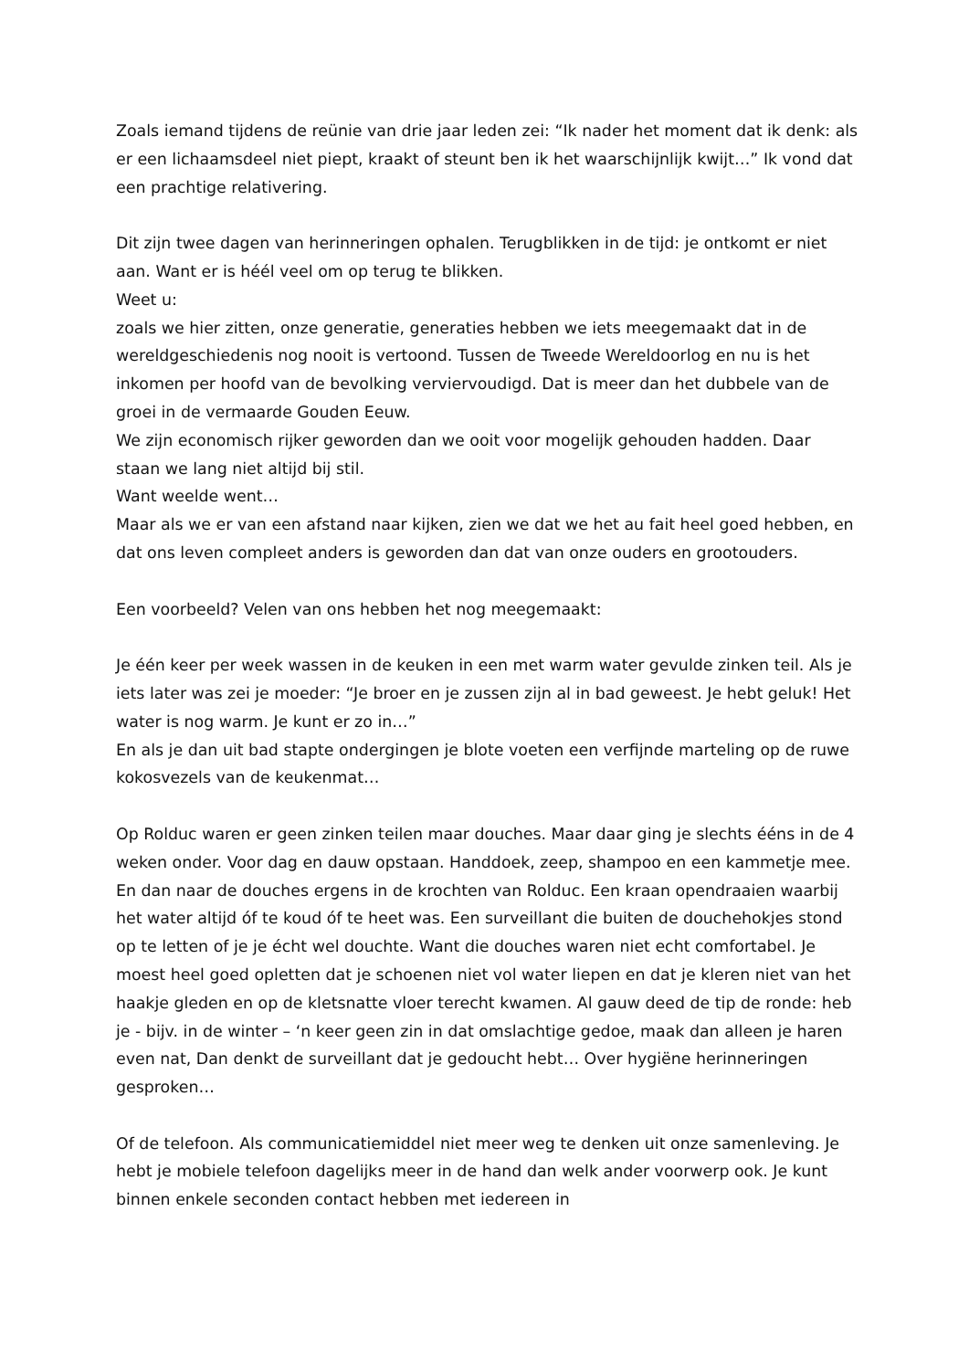Zoals iemand tijdens de reünie van drie jaar leden zei: “Ik nader het moment dat ik denk: als er een lichaamsdeel niet piept, kraakt of steunt ben ik het waarschijnlijk kwijt…” Ik vond dat een prachtige relativering.
Dit zijn twee dagen van herinneringen ophalen. Terugblikken in de tijd: je ontkomt er niet aan. Want er is héél veel om op terug te blikken.
Weet u:
zoals we hier zitten, onze generatie, generaties hebben we iets meegemaakt dat in de wereldgeschiedenis nog nooit is vertoond. Tussen de Tweede Wereldoorlog en nu is het inkomen per hoofd van de bevolking verviervoudigd. Dat is meer dan het dubbele van de groei in de vermaarde Gouden Eeuw.
We zijn economisch rijker geworden dan we ooit voor mogelijk gehouden hadden. Daar staan we lang niet altijd bij stil.
Want weelde went…
Maar als we er van een afstand naar kijken, zien we dat we het au fait heel goed hebben, en dat ons leven compleet anders is geworden dan dat van onze ouders en grootouders.
Een voorbeeld? Velen van ons hebben het nog meegemaakt:
Je één keer per week wassen in de keuken in een met warm water gevulde zinken teil. Als je iets later was zei je moeder: “Je broer en je zussen zijn al in bad geweest. Je hebt geluk! Het water is nog warm. Je kunt er zo in…”
En als je dan uit bad stapte ondergingen je blote voeten een verfijnde marteling op de ruwe kokosvezels van de keukenmat…
Op Rolduc waren er geen zinken teilen maar douches. Maar daar ging je slechts ééns in de 4 weken onder. Voor dag en dauw opstaan. Handdoek, zeep, shampoo en een kammetje mee. En dan naar de douches ergens in de krochten van Rolduc. Een kraan opendraaien waarbij het water altijd óf te koud óf te heet was. Een surveillant die buiten de douchehokjes stond op te letten of je je écht wel douchte. Want die douches waren niet echt comfortabel. Je moest heel goed opletten dat je schoenen niet vol water liepen en dat je kleren niet van het haakje gleden en op de kletsnatte vloer terecht kwamen. Al gauw deed de tip de ronde: heb je - bijv. in de winter – ‘n keer geen zin in dat omslachtige gedoe, maak dan alleen je haren even nat, Dan denkt de surveillant dat je gedoucht hebt… Over hygiëne herinneringen gesproken…
Of de telefoon. Als communicatiemiddel niet meer weg te denken uit onze samenleving. Je hebt je mobiele telefoon dagelijks meer in de hand dan welk ander voorwerp ook. Je kunt binnen enkele seconden contact hebben met iedereen in